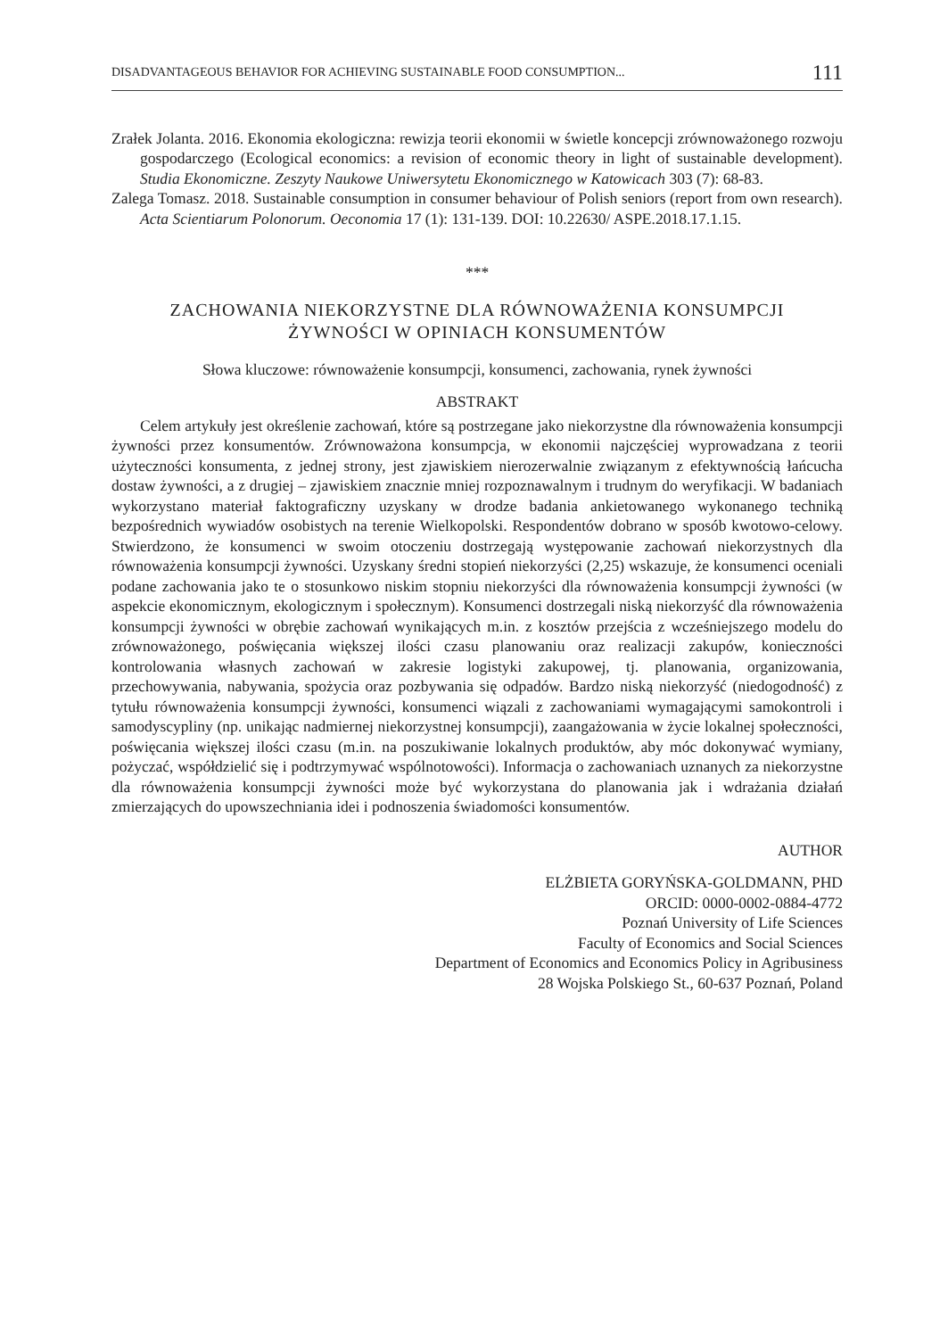DISADVANTAGEOUS BEHAVIOR FOR ACHIEVING SUSTAINABLE FOOD CONSUMPTION... 111
Zrałek Jolanta. 2016. Ekonomia ekologiczna: rewizja teorii ekonomii w świetle koncepcji zrównoważonego rozwoju gospodarczego (Ecological economics: a revision of economic theory in light of sustainable development). Studia Ekonomiczne. Zeszyty Naukowe Uniwersytetu Ekonomicznego w Katowicach 303 (7): 68-83.
Zalega Tomasz. 2018. Sustainable consumption in consumer behaviour of Polish seniors (report from own research). Acta Scientiarum Polonorum. Oeconomia 17 (1): 131-139. DOI: 10.22630/ ASPE.2018.17.1.15.
***
ZACHOWANIA NIEKORZYSTNE DLA RÓWNOWAŻENIA KONSUMPCJI
ŻYWNOŚCI W OPINIACH KONSUMENTÓW
Słowa kluczowe: równoważenie konsumpcji, konsumenci, zachowania, rynek żywności
ABSTRAKT
Celem artykuły jest określenie zachowań, które są postrzegane jako niekorzystne dla równoważenia konsumpcji żywności przez konsumentów. Zrównoważona konsumpcja, w ekonomii najczęściej wyprowadzana z teorii użyteczności konsumenta, z jednej strony, jest zjawiskiem nierozerwalnie związanym z efektywnością łańcucha dostaw żywności, a z drugiej – zjawiskiem znacznie mniej rozpoznawalnym i trudnym do weryfikacji. W badaniach wykorzystano materiał faktograficzny uzyskany w drodze badania ankietowanego wykonanego techniką bezpośrednich wywiadów osobistych na terenie Wielkopolski. Respondentów dobrano w sposób kwotowo-celowy. Stwierdzono, że konsumenci w swoim otoczeniu dostrzegają występowanie zachowań niekorzystnych dla równoważenia konsumpcji żywności. Uzyskany średni stopień niekorzyści (2,25) wskazuje, że konsumenci oceniali podane zachowania jako te o stosunkowo niskim stopniu niekorzyści dla równoważenia konsumpcji żywności (w aspekcie ekonomicznym, ekologicznym i społecznym). Konsumenci dostrzegali niską niekorzyść dla równoważenia konsumpcji żywności w obrębie zachowań wynikających m.in. z kosztów przejścia z wcześniejszego modelu do zrównoważonego, poświęcania większej ilości czasu planowaniu oraz realizacji zakupów, konieczności kontrolowania własnych zachowań w zakresie logistyki zakupowej, tj. planowania, organizowania, przechowywania, nabywania, spożycia oraz pozbywania się odpadów. Bardzo niską niekorzyść (niedogodność) z tytułu równoważenia konsumpcji żywności, konsumenci wiązali z zachowaniami wymagającymi samokontroli i samodyscypliny (np. unikając nadmiernej niekorzystnej konsumpcji), zaangażowania w życie lokalnej społeczności, poświęcania większej ilości czasu (m.in. na poszukiwanie lokalnych produktów, aby móc dokonywać wymiany, pożyczać, współdzielić się i podtrzymywać wspólnotowości). Informacja o zachowaniach uznanych za niekorzystne dla równoważenia konsumpcji żywności może być wykorzystana do planowania jak i wdrażania działań zmierzających do upowszechniania idei i podnoszenia świadomości konsumentów.
AUTHOR
ELŻBIETA GORYŃSKA-GOLDMANN, PHD
ORCID: 0000-0002-0884-4772
Poznań University of Life Sciences
Faculty of Economics and Social Sciences
Department of Economics and Economics Policy in Agribusiness
28 Wojska Polskiego St., 60-637 Poznań, Poland